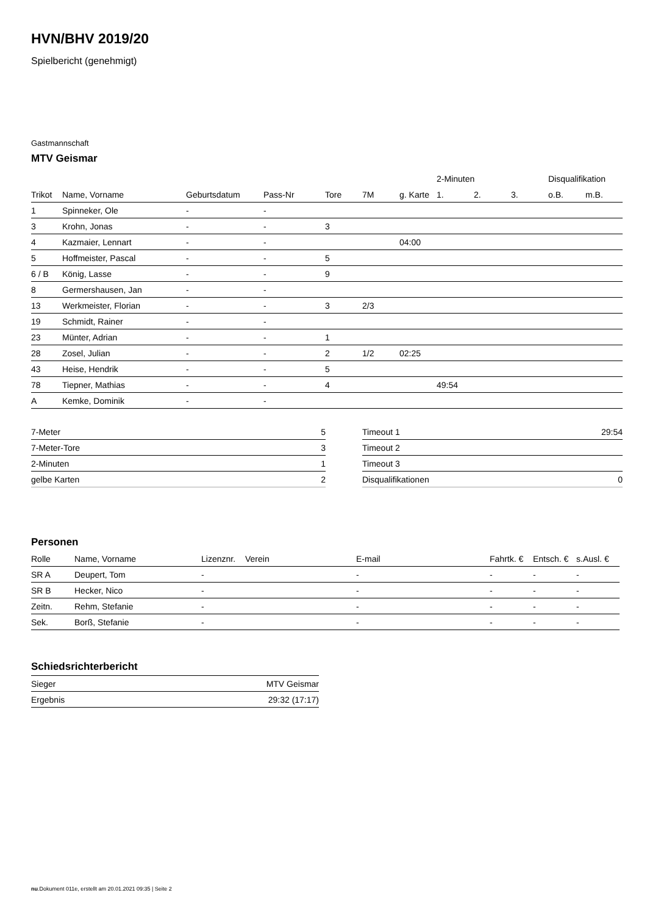HVN/BHV 2019/20
Spielbericht (genehmigt)
Gastmannschaft
MTV Geismar
| | | | | | | | 2-Minuten | | | Disqualifikation | |
| --- | --- | --- | --- | --- | --- | --- | --- | --- | --- | --- | --- |
| Trikot | Name, Vorname | Geburtsdatum | Pass-Nr | Tore | 7M | g. Karte | 1. | 2. | 3. | o.B. | m.B. |
| 1 | Spinneker, Ole | - | - | | | | | | | | |
| 3 | Krohn, Jonas | - | - | 3 | | | | | | | |
| 4 | Kazmaier, Lennart | - | - | | | 04:00 | | | | | |
| 5 | Hoffmeister, Pascal | - | - | 5 | | | | | | | |
| 6 / B | König, Lasse | - | - | 9 | | | | | | | |
| 8 | Germershausen, Jan | - | - | | | | | | | | |
| 13 | Werkmeister, Florian | - | - | 3 | 2/3 | | | | | | |
| 19 | Schmidt, Rainer | - | - | | | | | | | | |
| 23 | Münter, Adrian | - | - | 1 | | | | | | | |
| 28 | Zosel, Julian | - | - | 2 | 1/2 | 02:25 | | | | | |
| 43 | Heise, Hendrik | - | - | 5 | | | | | | | |
| 78 | Tiepner, Mathias | - | - | 4 | | | 49:54 | | | | |
| A | Kemke, Dominik | - | - | | | | | | | | |
| 7-Meter | 5 |
| 7-Meter-Tore | 3 |
| 2-Minuten | 1 |
| gelbe Karten | 2 |
| Timeout 1 | 29:54 |
| Timeout 2 | |
| Timeout 3 | |
| Disqualifikationen | 0 |
Personen
| Rolle | Name, Vorname | Lizenznr. | Verein | E-mail | Fahrtk. € | Entsch. € | s.Ausl. € |
| --- | --- | --- | --- | --- | --- | --- | --- |
| SR A | Deupert, Tom | - | | - | - | - | - |
| SR B | Hecker, Nico | - | | - | - | - | - |
| Zeitn. | Rehm, Stefanie | - | | - | - | - | - |
| Sek. | Borß, Stefanie | - | | - | - | - | - |
Schiedsrichterbericht
| Sieger | MTV Geismar |
| Ergebnis | 29:32 (17:17) |
nu.Dokument 011e, erstellt am 20.01.2021 09:35 | Seite 2